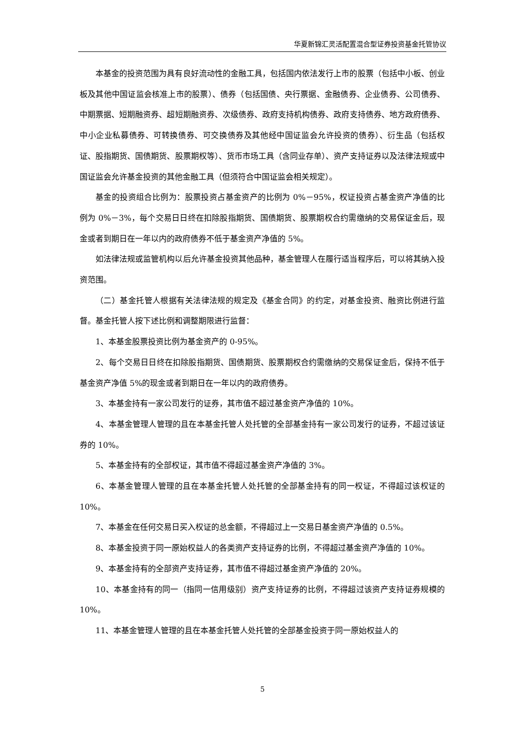华夏新锦汇灵活配置混合型证券投资基金托管协议
本基金的投资范围为具有良好流动性的金融工具，包括国内依法发行上市的股票（包括中小板、创业板及其他中国证监会核准上市的股票）、债券（包括国债、央行票据、金融债券、企业债券、公司债券、中期票据、短期融资券、超短期融资券、次级债券、政府支持机构债券、政府支持债券、地方政府债券、中小企业私募债券、可转换债券、可交换债券及其他经中国证监会允许投资的债券）、衍生品（包括权证、股指期货、国债期货、股票期权等）、货币市场工具（含同业存单）、资产支持证券以及法律法规或中国证监会允许基金投资的其他金融工具（但须符合中国证监会相关规定）。
基金的投资组合比例为：股票投资占基金资产的比例为 0%－95%，权证投资占基金资产净值的比例为 0%－3%，每个交易日日终在扣除股指期货、国债期货、股票期权合约需缴纳的交易保证金后，现金或者到期日在一年以内的政府债券不低于基金资产净值的 5%。
如法律法规或监管机构以后允许基金投资其他品种，基金管理人在履行适当程序后，可以将其纳入投资范围。
（二）基金托管人根据有关法律法规的规定及《基金合同》的约定，对基金投资、融资比例进行监督。基金托管人按下述比例和调整期限进行监督：
1、本基金股票投资比例为基金资产的 0-95%。
2、每个交易日日终在扣除股指期货、国债期货、股票期权合约需缴纳的交易保证金后，保持不低于基金资产净值 5%的现金或者到期日在一年以内的政府债券。
3、本基金持有一家公司发行的证券，其市值不超过基金资产净值的 10%。
4、本基金管理人管理的且在本基金托管人处托管的全部基金持有一家公司发行的证券，不超过该证券的 10%。
5、本基金持有的全部权证，其市值不得超过基金资产净值的 3%。
6、本基金管理人管理的且在本基金托管人处托管的全部基金持有的同一权证，不得超过该权证的 10%。
7、本基金在任何交易日买入权证的总金额，不得超过上一交易日基金资产净值的 0.5%。
8、本基金投资于同一原始权益人的各类资产支持证券的比例，不得超过基金资产净值的 10%。
9、本基金持有的全部资产支持证券，其市值不得超过基金资产净值的 20%。
10、本基金持有的同一（指同一信用级别）资产支持证券的比例，不得超过该资产支持证券规模的 10%。
11、本基金管理人管理的且在本基金托管人处托管的全部基金投资于同一原始权益人的
5